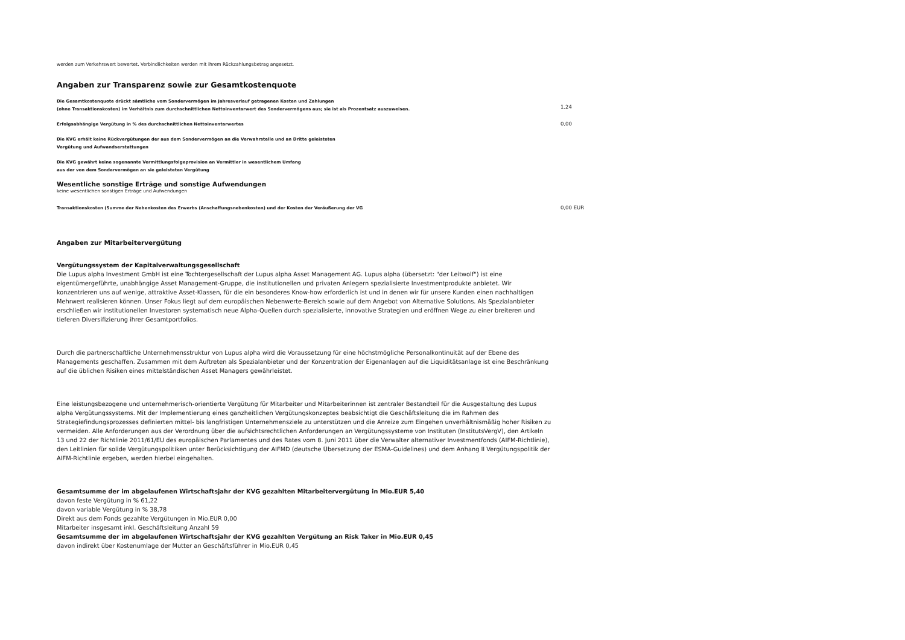werden zum Verkehrswert bewertet. Verbindlichkeiten werden mit ihrem Rückzahlungsbetrag angesetzt.
Angaben zur Transparenz sowie zur Gesamtkostenquote
Die Gesamtkostenquote drückt sämtliche vom Sondervermögen im Jahresverlauf getragenen Kosten und Zahlungen
(ohne Transaktionskosten) im Verhältnis zum durchschnittlichen Nettoinventarwert des Sondervermögens aus; sie ist als Prozentsatz auszuweisen.
1,24
Erfolgsabhängige Vergütung in % des durchschnittlichen Nettoinventarwertes
0,00
Die KVG erhält keine Rückvergütungen der aus dem Sondervermögen an die Verwahrstelle und an Dritte geleisteten
Vergütung und Aufwandserstattungen
Die KVG gewährt keine sogenannte Vermittlungsfolgeprovision an Vermittler in wesentlichem Umfang
aus der von dem Sondervermögen an sie geleisteten Vergütung
Wesentliche sonstige Erträge und sonstige Aufwendungen
keine wesentlichen sonstigen Erträge und Aufwendungen
Transaktionskosten (Summe der Nebenkosten des Erwerbs (Anschaffungsnebenkosten) und der Kosten der Veräußerung der VG
0,00 EUR
Angaben zur Mitarbeitervergütung
Vergütungssystem der Kapitalverwaltungsgesellschaft
Die Lupus alpha Investment GmbH ist eine Tochtergesellschaft der Lupus alpha Asset Management AG. Lupus alpha (übersetzt: "der Leitwolf") ist eine eigentümergeführte, unabhängige Asset Management-Gruppe, die institutionellen und privaten Anlegern spezialisierte Investmentprodukte anbietet. Wir konzentrieren uns auf wenige, attraktive Asset-Klassen, für die ein besonderes Know-how erforderlich ist und in denen wir für unsere Kunden einen nachhaltigen Mehrwert realisieren können. Unser Fokus liegt auf dem europäischen Nebenwerte-Bereich sowie auf dem Angebot von Alternative Solutions. Als Spezialanbieter erschließen wir institutionellen Investoren systematisch neue Alpha-Quellen durch spezialisierte, innovative Strategien und eröffnen Wege zu einer breiteren und tieferen Diversifizierung ihrer Gesamtportfolios.
Durch die partnerschaftliche Unternehmensstruktur von Lupus alpha wird die Voraussetzung für eine höchstmögliche Personalkontinuität auf der Ebene des Managements geschaffen. Zusammen mit dem Auftreten als Spezialanbieter und der Konzentration der Eigenanlagen auf die Liquiditätsanlage ist eine Beschränkung auf die üblichen Risiken eines mittelständischen Asset Managers gewährleistet.
Eine leistungsbezogene und unternehmerisch-orientierte Vergütung für Mitarbeiter und Mitarbeiterinnen ist zentraler Bestandteil für die Ausgestaltung des Lupus alpha Vergütungssystems. Mit der Implementierung eines ganzheitlichen Vergütungskonzeptes beabsichtigt die Geschäftsleitung die im Rahmen des Strategiefindungsprozesses definierten mittel- bis langfristigen Unternehmensziele zu unterstützen und die Anreize zum Eingehen unverhältnismäßig hoher Risiken zu vermeiden. Alle Anforderungen aus der Verordnung über die aufsichtsrechtlichen Anforderungen an Vergütungssysteme von Instituten (InstitutsVergV), den Artikeln 13 und 22 der Richtlinie 2011/61/EU des europäischen Parlamentes und des Rates vom 8. Juni 2011 über die Verwalter alternativer Investmentfonds (AIFM-Richtlinie), den Leitlinien für solide Vergütungspolitiken unter Berücksichtigung der AIFMD (deutsche Übersetzung der ESMA-Guidelines) und dem Anhang II Vergütungspolitik der AIFM-Richtlinie ergeben, werden hierbei eingehalten.
Gesamtsumme der im abgelaufenen Wirtschaftsjahr der KVG gezahlten Mitarbeitervergütung in Mio.EUR 5,40
davon feste Vergütung in % 61,22
davon variable Vergütung in % 38,78
Direkt aus dem Fonds gezahlte Vergütungen in Mio.EUR 0,00
Mitarbeiter insgesamt inkl. Geschäftsleitung Anzahl 59
Gesamtsumme der im abgelaufenen Wirtschaftsjahr der KVG gezahlten Vergütung an Risk Taker in Mio.EUR 0,45
davon indirekt über Kostenumlage der Mutter an Geschäftsführer in Mio.EUR 0,45